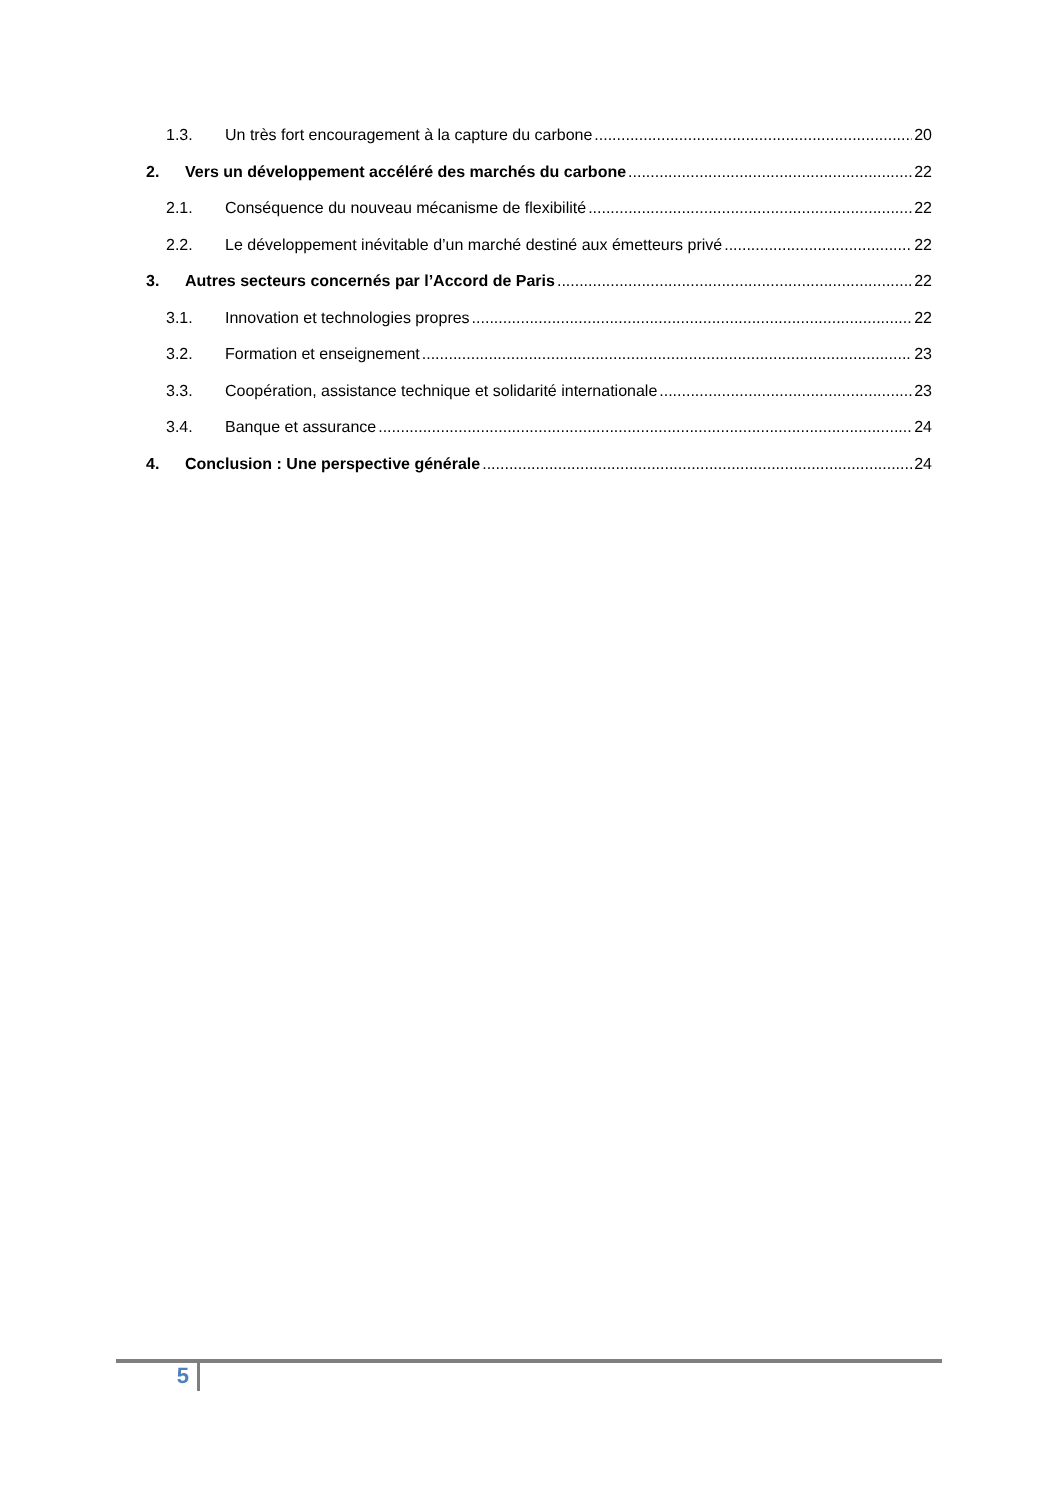1.3. Un très fort encouragement à la capture du carbone 20
2. Vers un développement accéléré des marchés du carbone 22
2.1. Conséquence du nouveau mécanisme de flexibilité 22
2.2. Le développement inévitable d’un marché destiné aux émetteurs privé 22
3. Autres secteurs concernés par l’Accord de Paris 22
3.1. Innovation et technologies propres 22
3.2. Formation et enseignement 23
3.3. Coopération, assistance technique et solidarité internationale 23
3.4. Banque et assurance 24
4. Conclusion : Une perspective générale 24
5